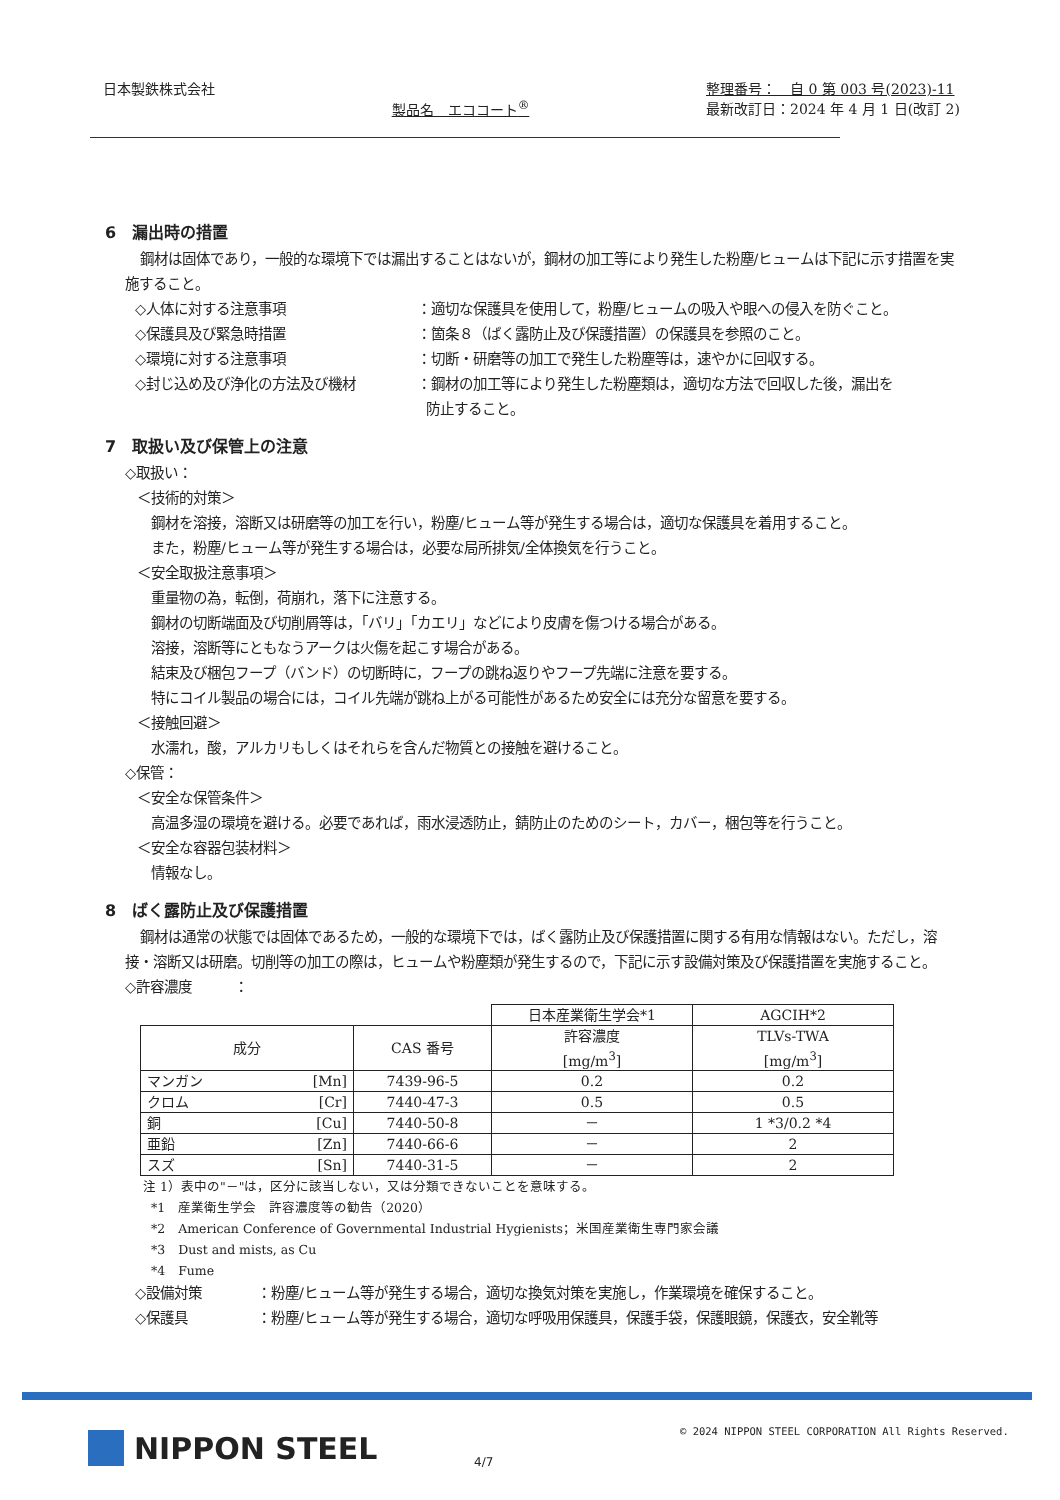日本製鉄株式会社
製品名　エココート<sup>®</sup>
整理番号：　自 0 第 003 号(2023)-11
最新改訂日：2024 年 4 月 1 日(改訂 2)
6　漏出時の措置
鋼材は固体であり，一般的な環境下では漏出することはないが，鋼材の加工等により発生した粉塵/ヒュームは下記に示す措置を実施すること。
◇人体に対する注意事項 ：適切な保護具を使用して，粉塵/ヒュームの吸入や眼への侵入を防ぐこと。
◇保護具及び緊急時措置 ：箇条８（ばく露防止及び保護措置）の保護具を参照のこと。
◇環境に対する注意事項 ：切断・研磨等の加工で発生した粉塵等は，速やかに回収する。
◇封じ込め及び浄化の方法及び機材 ：鋼材の加工等により発生した粉塵類は，適切な方法で回収した後，漏出を
防止すること。
7　取扱い及び保管上の注意
◇取扱い：
＜技術的対策＞
鋼材を溶接，溶断又は研磨等の加工を行い，粉塵/ヒューム等が発生する場合は，適切な保護具を着用すること。
また，粉塵/ヒューム等が発生する場合は，必要な局所排気/全体換気を行うこと。
＜安全取扱注意事項＞
重量物の為，転倒，荷崩れ，落下に注意する。
鋼材の切断端面及び切削屑等は，「バリ」「カエリ」などにより皮膚を傷つける場合がある。
溶接，溶断等にともなうアークは火傷を起こす場合がある。
結束及び梱包フープ（バンド）の切断時に，フープの跳ね返りやフープ先端に注意を要する。
特にコイル製品の場合には，コイル先端が跳ね上がる可能性があるため安全には充分な留意を要する。
＜接触回避＞
水濡れ，酸，アルカリもしくはそれらを含んだ物質との接触を避けること。
◇保管：
＜安全な保管条件＞
高温多湿の環境を避ける。必要であれば，雨水浸透防止，錆防止のためのシート，カバー，梱包等を行うこと。
＜安全な容器包装材料＞
情報なし。
8　ばく露防止及び保護措置
鋼材は通常の状態では固体であるため，一般的な環境下では，ばく露防止及び保護措置に関する有用な情報はない。ただし，溶接・溶断又は研磨。切削等の加工の際は，ヒュームや粉塵類が発生するので，下記に示す設備対策及び保護措置を実施すること。
◇許容濃度　　　：
| | | | 日本産業衛生学会*1 | AGCIH*2 |
| 成分 | | CAS 番号 | 許容濃度 [mg/m<sup>3</sup>] | TLVs-TWA [mg/m<sup>3</sup>] |
| マンガン | [Mn] | 7439-96-5 | 0.2 | 0.2 |
| クロム | [Cr] | 7440-47-3 | 0.5 | 0.5 |
| 銅 | [Cu] | 7440-50-8 | － | 1 *3/0.2 *4 |
| 亜鉛 | [Zn] | 7440-66-6 | － | 2 |
| スズ | [Sn] | 7440-31-5 | － | 2 |
注 1）表中の"－"は，区分に該当しない，又は分類できないことを意味する。
*1　産業衛生学会　許容濃度等の勧告（2020）
*2　American Conference of Governmental Industrial Hygienists；米国産業衛生専門家会議
*3　Dust and mists, as Cu
*4　Fume
◇設備対策 ：粉塵/ヒューム等が発生する場合，適切な換気対策を実施し，作業環境を確保すること。
◇保護具 ：粉塵/ヒューム等が発生する場合，適切な呼吸用保護具，保護手袋，保護眼鏡，保護衣，安全靴等
NIPPON STEEL 4/7
© 2024 NIPPON STEEL CORPORATION All Rights Reserved.